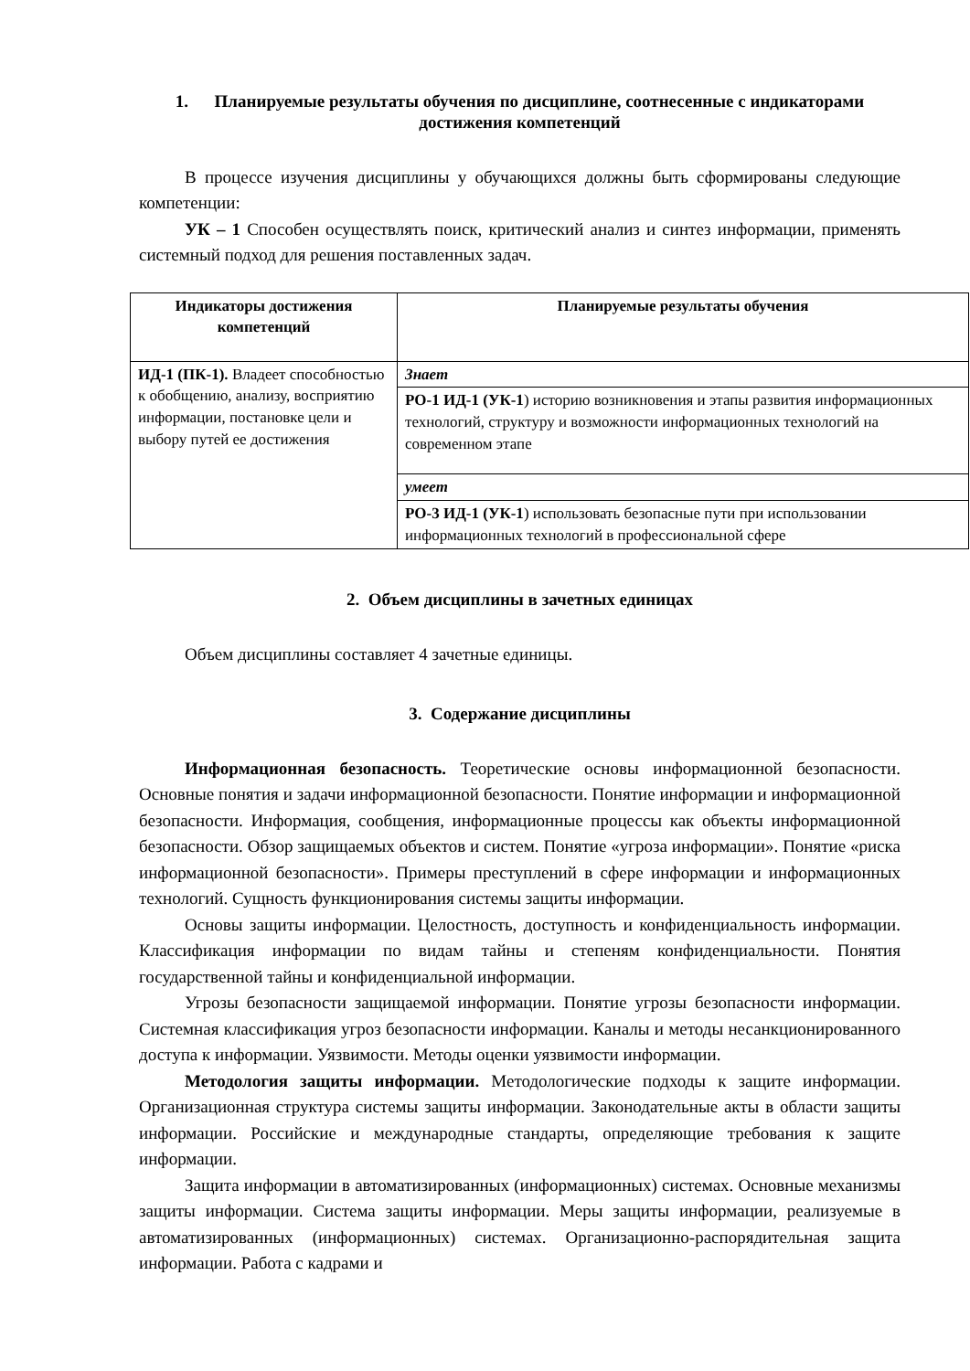1. Планируемые результаты обучения по дисциплине, соотнесенные с индикаторами достижения компетенций
В процессе изучения дисциплины у обучающихся должны быть сформированы следующие компетенции:
УК – 1 Способен осуществлять поиск, критический анализ и синтез информации, применять системный подход для решения поставленных задач.
| Индикаторы достижения компетенций | Планируемые результаты обучения |
| --- | --- |
| ИД-1 (ПК-1). Владеет способностью к обобщению, анализу, восприятию информации, постановке цели и выбору путей ее достижения | Знает |
| | РО-1 ИД-1 (УК-1 ) историю возникновения и этапы развития информационных технологий, структуру и возможности информационных технологий на современном этапе |
| | умеет |
| | РО-3 ИД-1 (УК-1 ) использовать безопасные пути при использовании информационных технологий в профессиональной сфере |
2. Объем дисциплины в зачетных единицах
Объем дисциплины составляет 4 зачетные единицы.
3. Содержание дисциплины
Информационная безопасность. Теоретические основы информационной безопасности. Основные понятия и задачи информационной безопасности. Понятие информации и информационной безопасности. Информация, сообщения, информационные процессы как объекты информационной безопасности. Обзор защищаемых объектов и систем. Понятие «угроза информации». Понятие «риска информационной безопасности». Примеры преступлений в сфере информации и информационных технологий. Сущность функционирования системы защиты информации.
Основы защиты информации. Целостность, доступность и конфиденциальность информации. Классификация информации по видам тайны и степеням конфиденциальности. Понятия государственной тайны и конфиденциальной информации.
Угрозы безопасности защищаемой информации. Понятие угрозы безопасности информации. Системная классификация угроз безопасности информации. Каналы и методы несанкционированного доступа к информации. Уязвимости. Методы оценки уязвимости информации.
Методология защиты информации. Методологические подходы к защите информации. Организационная структура системы защиты информации. Законодательные акты в области защиты информации. Российские и международные стандарты, определяющие требования к защите информации.
Защита информации в автоматизированных (информационных) системах. Основные механизмы защиты информации. Система защиты информации. Меры защиты информации, реализуемые в автоматизированных (информационных) системах. Организационно-распорядительная защита информации. Работа с кадрами и